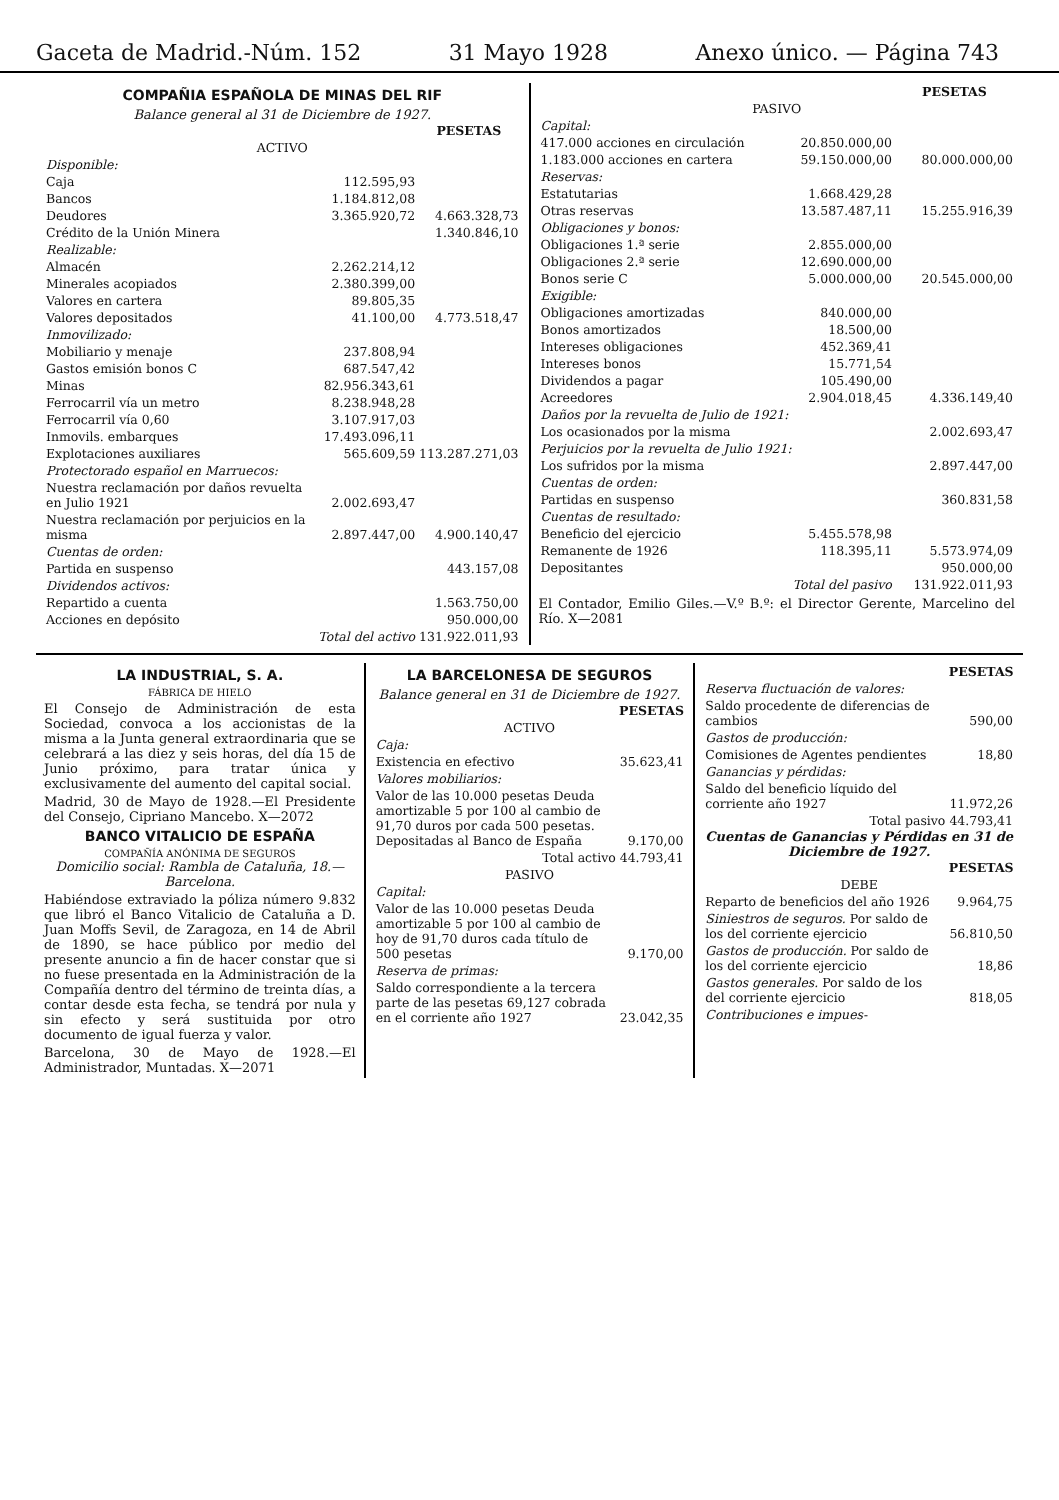Gaceta de Madrid.-Núm. 152 31 Mayo 1928 Anexo único. — Página 743
COMPAÑIA ESPAÑOLA DE MINAS DEL RIF
Balance general al 31 de Diciembre de 1927.
| | | PESETAS |
| ACTIVO | | |
| Disponible: | | |
| Caja | 112.595,93 | |
| Bancos | 1.184.812,08 | |
| Deudores | 3.365.920,72 | 4.663.328,73 |
| Crédito de la Unión Minera | | 1.340.846,10 |
| Realizable: | | |
| Almacén | 2.262.214,12 | |
| Minerales acopiados | 2.380.399,00 | |
| Valores en cartera | 89.805,35 | |
| Valores depositados | 41.100,00 | 4.773.518,47 |
| Inmovilizado: | | |
| Mobiliario y menaje | 237.808,94 | |
| Gastos emisión bonos C | 687.547,42 | |
| Minas | 82.956.343,61 | |
| Ferrocarril vía un metro | 8.238.948,28 | |
| Ferrocarril vía 0,60 | 3.107.917,03 | |
| Inmovils. embarques | 17.493.096,11 | |
| Explotaciones auxiliares | 565.609,59 | 113.287.271,03 |
| Protectorado español en Marruecos: | | |
| Nuestra reclamación por daños revuelta en Julio 1921 | 2.002.693,47 | |
| Nuestra reclamación por perjuicios en la misma | 2.897.447,00 | 4.900.140,47 |
| Cuentas de orden: | | |
| Partida en suspenso | | 443.157,08 |
| Dividendos activos: | | |
| Repartido a cuenta | | 1.563.750,00 |
| Acciones en depósito | | 950.000,00 |
| Total del activo | | 131.922.011,93 |
| | | PESETAS |
| PASIVO | | |
| Capital: | | |
| 417.000 acciones en circulación | 20.850.000,00 | |
| 1.183.000 acciones en cartera | 59.150.000,00 | 80.000.000,00 |
| Reservas: | | |
| Estatutarias | 1.668.429,28 | |
| Otras reservas | 13.587.487,11 | 15.255.916,39 |
| Obligaciones y bonos: | | |
| Obligaciones 1.ª serie | 2.855.000,00 | |
| Obligaciones 2.ª serie | 12.690.000,00 | |
| Bonos serie C | 5.000.000,00 | 20.545.000,00 |
| Exigible: | | |
| Obligaciones amortizadas | 840.000,00 | |
| Bonos amortizados | 18.500,00 | |
| Intereses obligaciones | 452.369,41 | |
| Intereses bonos | 15.771,54 | |
| Dividendos a pagar | 105.490,00 | |
| Acreedores | 2.904.018,45 | 4.336.149,40 |
| Daños por la revuelta de Julio de 1921: | | |
| Los ocasionados por la misma | | 2.002.693,47 |
| Perjuicios por la revuelta de Julio 1921: | | |
| Los sufridos por la misma | | 2.897.447,00 |
| Cuentas de orden: | | |
| Partidas en suspenso | | 360.831,58 |
| Cuentas de resultado: | | |
| Beneficio del ejercicio | 5.455.578,98 | |
| Remanente de 1926 | 118.395,11 | 5.573.974,09 |
| Depositantes | | 950.000,00 |
| Total del pasivo | | 131.922.011,93 |
El Contador, Emilio Giles.—V.º B.º: el Director Gerente, Marcelino del Río. X—2081
LA INDUSTRIAL, S. A.
FÁBRICA DE HIELO
El Consejo de Administración de esta Sociedad, convoca a los accionistas de la misma a la Junta general extraordinaria que se celebrará a las diez y seis horas, del día 15 de Junio próximo, para tratar única y exclusivamente del aumento del capital social.
Madrid, 30 de Mayo de 1928.—El Presidente del Consejo, Cipriano Mancebo. X—2072
BANCO VITALICIO DE ESPAÑA
COMPAÑÍA ANÓNIMA DE SEGUROS
Domicilio social: Rambla de Cataluña, 18.—Barcelona.
Habiéndose extraviado la póliza número 9.832 que libró el Banco Vitalicio de Cataluña a D. Juan Moffs Sevil, de Zaragoza, en 14 de Abril de 1890, se hace público por medio del presente anuncio a fin de hacer constar que si no fuese presentada en la Administración de la Compañía dentro del término de treinta días, a contar desde esta fecha, se tendrá por nula y sin efecto y será sustituida por otro documento de igual fuerza y valor.
Barcelona, 30 de Mayo de 1928.—El Administrador, Muntadas. X—2071
LA BARCELONESA DE SEGUROS
Balance general en 31 de Diciembre de 1927.
| | PESETAS |
| ACTIVO | |
| Caja: | |
| Existencia en efectivo | 35.623,41 |
| Valores mobiliarios: | |
| Valor de las 10.000 pesetas Deuda amortizable 5 por 100 al cambio de 91,70 duros por cada 500 pesetas. Depositadas al Banco de España | 9.170,00 |
| Total activo | 44.793,41 |
| PASIVO | |
| Capital: | |
| Valor de las 10.000 pesetas Deuda amortizable 5 por 100 al cambio de hoy de 91,70 duros cada título de 500 pesetas | 9.170,00 |
| Reserva de primas: | |
| Saldo correspondiente a la tercera parte de las pesetas 69,127 cobrada en el corriente año 1927 | 23.042,35 |
| | PESETAS |
| Reserva fluctuación de valores: | |
| Saldo procedente de diferencias de cambios | 590,00 |
| Gastos de producción: | |
| Comisiones de Agentes pendientes | 18,80 |
| Ganancias y pérdidas: | |
| Saldo del beneficio líquido del corriente año 1927 | 11.972,26 |
| Total pasivo | 44.793,41 |
Cuentas de Ganancias y Pérdidas en 31 de Diciembre de 1927.
| | PESETAS |
| DEBE | |
| Reparto de beneficios del año 1926 | 9.964,75 |
| Siniestros de seguros. Por saldo de los del corriente ejercicio | 56.810,50 |
| Gastos de producción. Por saldo de los del corriente ejercicio | 18,86 |
| Gastos generales. Por saldo de los del corriente ejercicio | 818,05 |
| Contribuciones e impues- | |